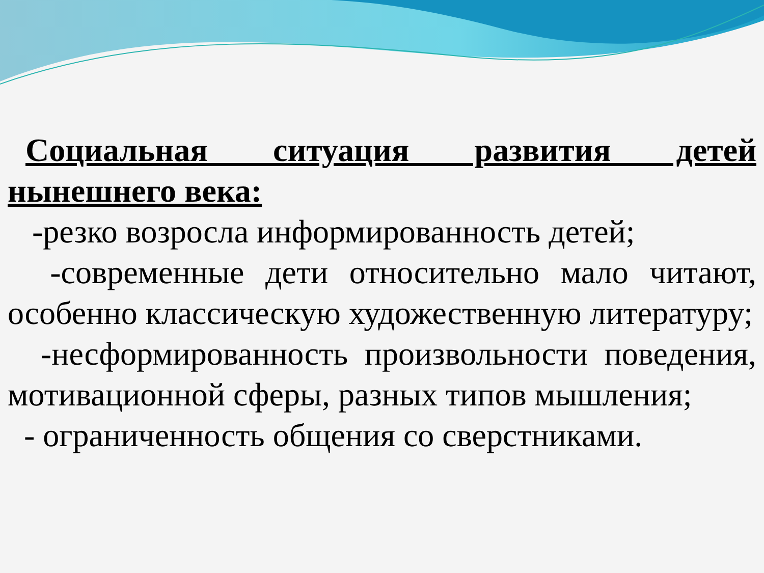Социальная ситуация развития детей нынешнего века:
-резко возросла информированность детей;
-современные дети относительно мало читают, особенно классическую художественную литературу;
-несформированность произвольности поведения, мотивационной сферы, разных типов мышления;
- ограниченность общения со сверстниками.